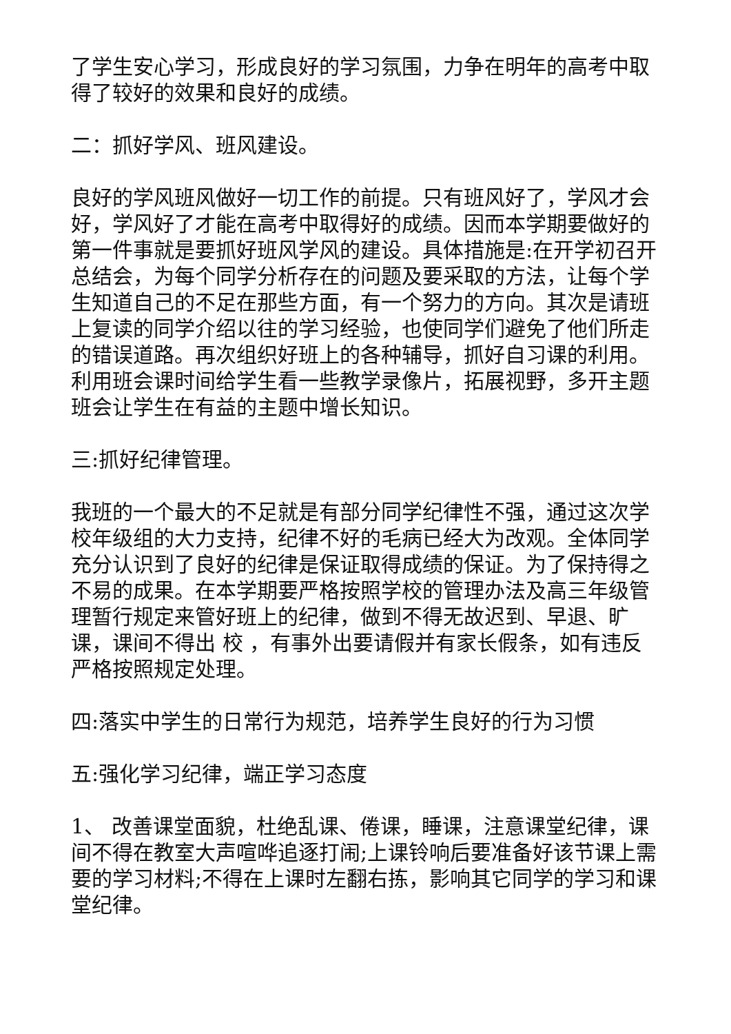了学生安心学习，形成良好的学习氛围，力争在明年的高考中取得了较好的效果和良好的成绩。
二：抓好学风、班风建设。
良好的学风班风做好一切工作的前提。只有班风好了，学风才会好，学风好了才能在高考中取得好的成绩。因而本学期要做好的第一件事就是要抓好班风学风的建设。具体措施是:在开学初召开总结会，为每个同学分析存在的问题及要采取的方法，让每个学生知道自己的不足在那些方面，有一个努力的方向。其次是请班上复读的同学介绍以往的学习经验，也使同学们避免了他们所走的错误道路。再次组织好班上的各种辅导，抓好自习课的利用。利用班会课时间给学生看一些教学录像片，拓展视野，多开主题班会让学生在有益的主题中增长知识。
三:抓好纪律管理。
我班的一个最大的不足就是有部分同学纪律性不强，通过这次学校年级组的大力支持，纪律不好的毛病已经大为改观。全体同学充分认识到了良好的纪律是保证取得成绩的保证。为了保持得之不易的成果。在本学期要严格按照学校的管理办法及高三年级管理暂行规定来管好班上的纪律，做到不得无故迟到、早退、旷课，课间不得出 校 ，有事外出要请假并有家长假条，如有违反严格按照规定处理。
四:落实中学生的日常行为规范，培养学生良好的行为习惯
五:强化学习纪律，端正学习态度
1、 改善课堂面貌，杜绝乱课、倦课，睡课，注意课堂纪律，课间不得在教室大声喧哗追逐打闹;上课铃响后要准备好该节课上需要的学习材料;不得在上课时左翻右拣，影响其它同学的学习和课堂纪律。